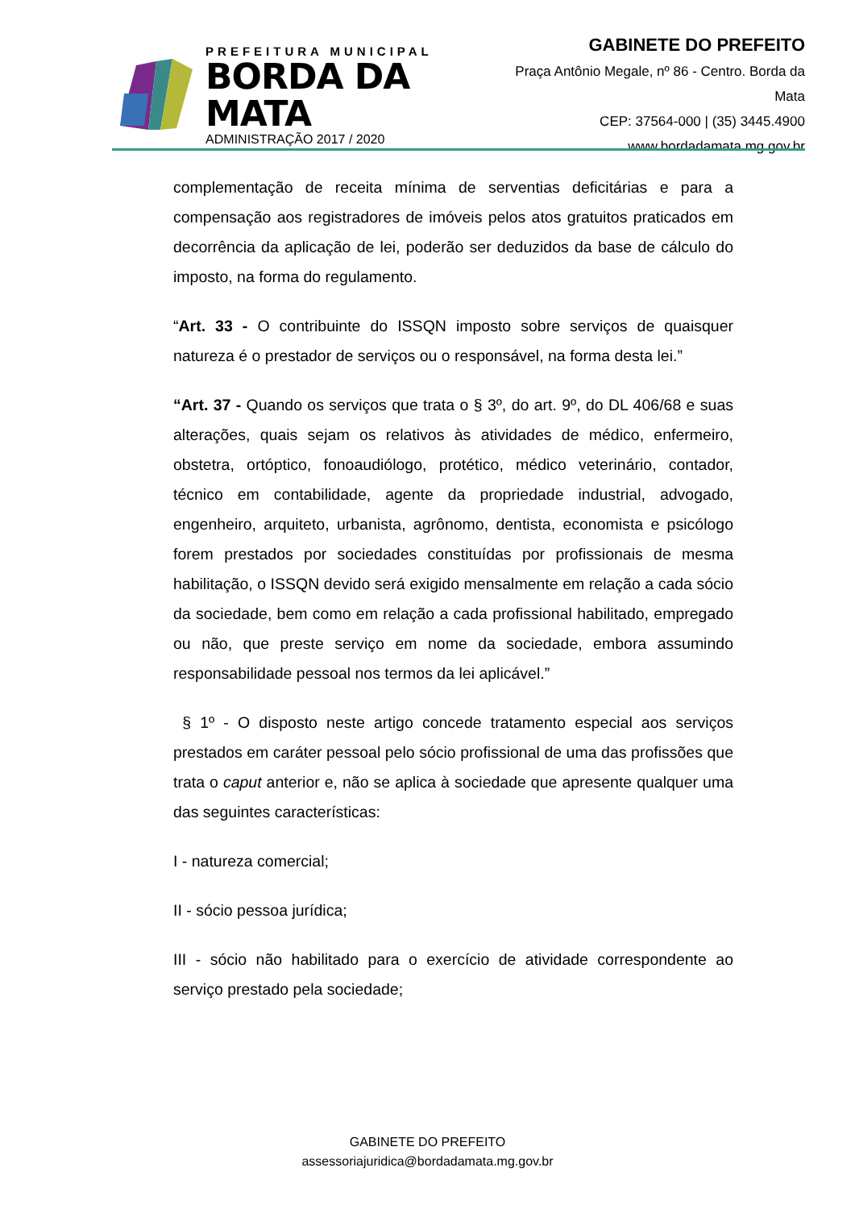PREFEITURA MUNICIPAL
BORDA DA MATA
ADMINISTRAÇÃO 2017 / 2020
GABINETE DO PREFEITO
Praça Antônio Megale, nº 86 - Centro. Borda da Mata
CEP: 37564-000 | (35) 3445.4900
www.bordadamata.mg.gov.br
complementação de receita mínima de serventias deficitárias e para a compensação aos registradores de imóveis pelos atos gratuitos praticados em decorrência da aplicação de lei, poderão ser deduzidos da base de cálculo do imposto, na forma do regulamento.
“Art. 33 - O contribuinte do ISSQN imposto sobre serviços de quaisquer natureza é o prestador de serviços ou o responsável, na forma desta lei.”
“Art. 37 - Quando os serviços que trata o § 3º, do art. 9º, do DL 406/68 e suas alterações, quais sejam os relativos às atividades de médico, enfermeiro, obstetra, ortóptico, fonoaudiólogo, protético, médico veterinário, contador, técnico em contabilidade, agente da propriedade industrial, advogado, engenheiro, arquiteto, urbanista, agrônomo, dentista, economista e psicólogo forem prestados por sociedades constituídas por profissionais de mesma habilitação, o ISSQN devido será exigido mensalmente em relação a cada sócio da sociedade, bem como em relação a cada profissional habilitado, empregado ou não, que preste serviço em nome da sociedade, embora assumindo responsabilidade pessoal nos termos da lei aplicável.”
§ 1º - O disposto neste artigo concede tratamento especial aos serviços prestados em caráter pessoal pelo sócio profissional de uma das profissões que trata o caput anterior e, não se aplica à sociedade que apresente qualquer uma das seguintes características:
I - natureza comercial;
II - sócio pessoa jurídica;
III - sócio não habilitado para o exercício de atividade correspondente ao serviço prestado pela sociedade;
GABINETE DO PREFEITO
assessoriajuridica@bordadamata.mg.gov.br